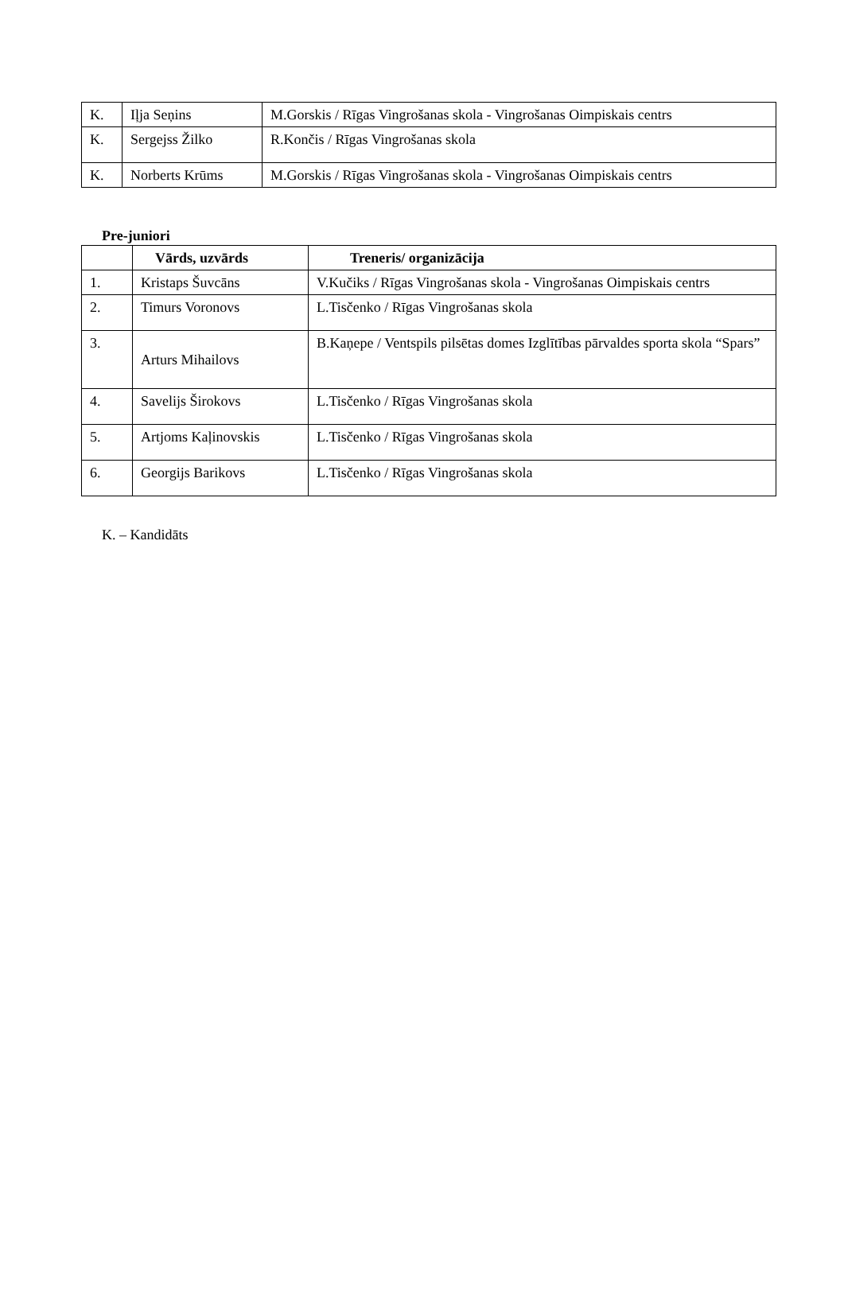| K. | Iļja Seņins | M.Gorskis / Rīgas Vingrošanas skola - Vingrošanas Oimpiskais centrs |
| K. | Sergejss Žilko | R.Končis / Rīgas Vingrošanas skola |
| K. | Norberts Krūms | M.Gorskis / Rīgas Vingrošanas skola - Vingrošanas Oimpiskais centrs |
Pre-juniori
| | Vārds, uzvārds | Treneris/ organizācija |
| --- | --- | --- |
| 1. | Kristaps Šuvcāns | V.Kučiks / Rīgas Vingrošanas skola - Vingrošanas Oimpiskais centrs |
| 2. | Timurs Voronovs | L.Tisčenko / Rīgas Vingrošanas skola |
| 3. | Arturs Mihailovs | B.Kaņepe / Ventspils pilsētas domes Izglītības pārvaldes sporta skola “Spars” |
| 4. | Savelijs Širokovs | L.Tisčenko / Rīgas Vingrošanas skola |
| 5. | Artjoms Kaļinovskis | L.Tisčenko / Rīgas Vingrošanas skola |
| 6. | Georgijs Barikovs | L.Tisčenko / Rīgas Vingrošanas skola |
K. – Kandidāts